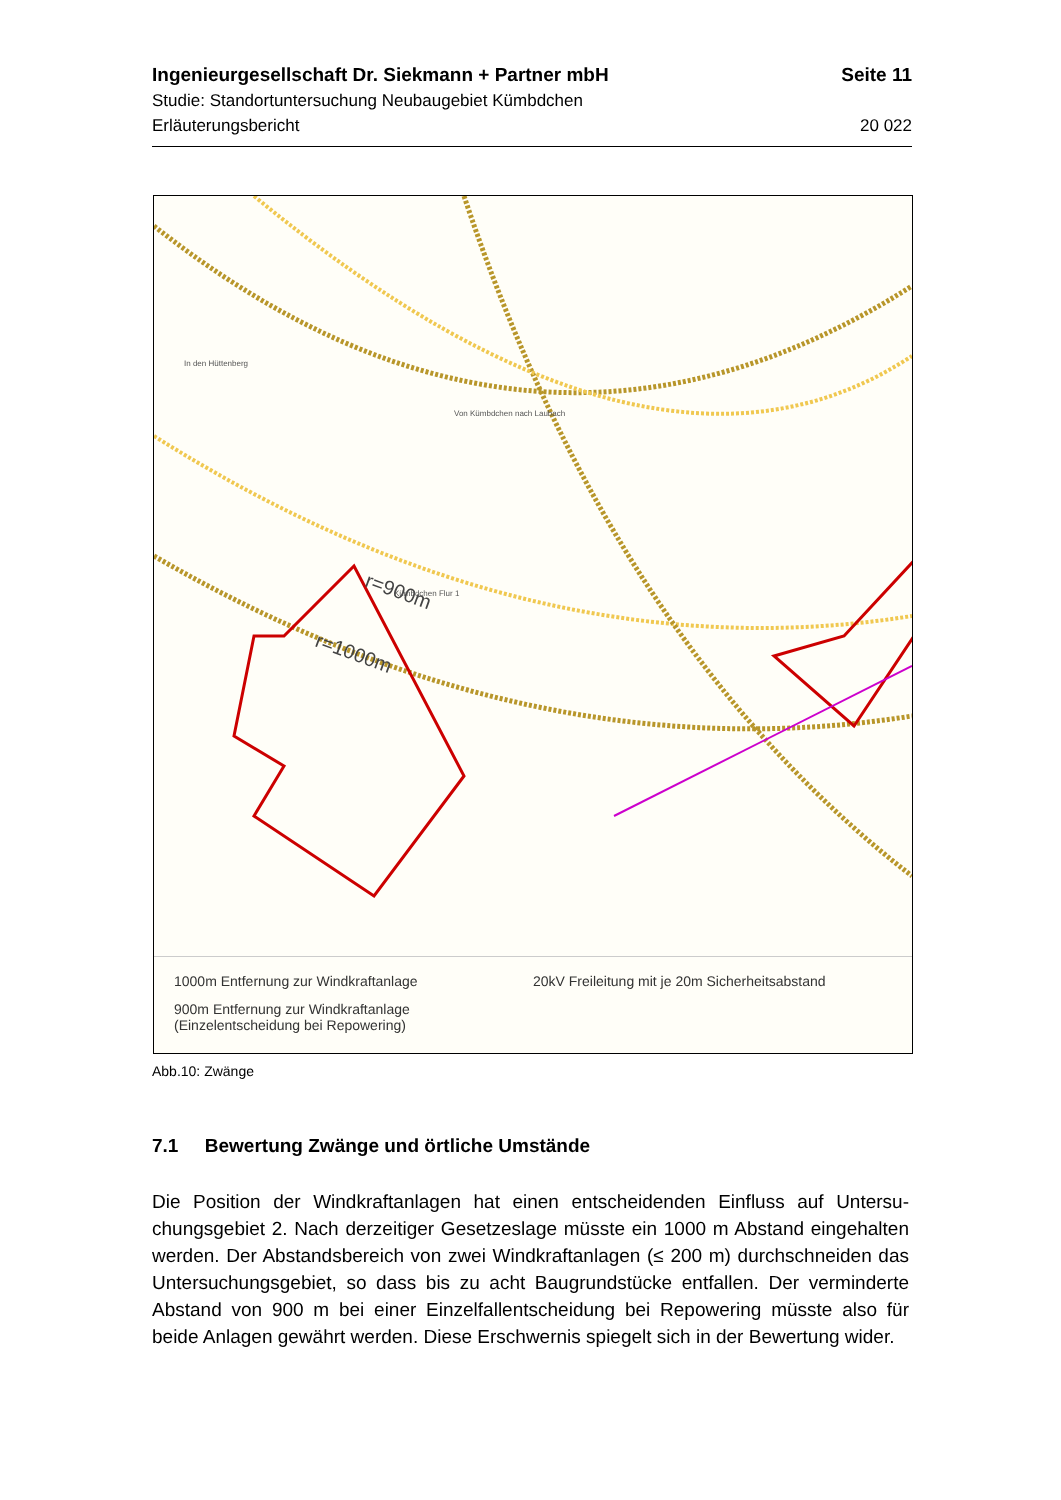Ingenieurgesellschaft Dr. Siekmann + Partner mbH Seite 11
Studie: Standortuntersuchung Neubaugebiet Kümbdchen
Erläuterungsbericht 20 022
r=900m
r=1000m
In den Hüttenberg
Von Kümbdchen nach Laubach
Kümbdchen Flur 1
1000m Entfernung zur Windkraftanlage
20kV Freileitung mit je 20m Sicherheitsabstand
900m Entfernung zur Windkraftanlage
(Einzelentscheidung bei Repowering)
Abb.10: Zwänge
7.1 Bewertung Zwänge und örtliche Umstände
Die Position der Windkraftanlagen hat einen entscheidenden Einfluss auf Untersu-chungsgebiet 2. Nach derzeitiger Gesetzeslage müsste ein 1000 m Abstand eingehalten werden. Der Abstandsbereich von zwei Windkraftanlagen (≤ 200 m) durchschneiden das Untersuchungsgebiet, so dass bis zu acht Baugrundstücke entfallen. Der verminderte Abstand von 900 m bei einer Einzelfallentscheidung bei Repowering müsste also für beide Anlagen gewährt werden. Diese Erschwernis spiegelt sich in der Bewertung wider.